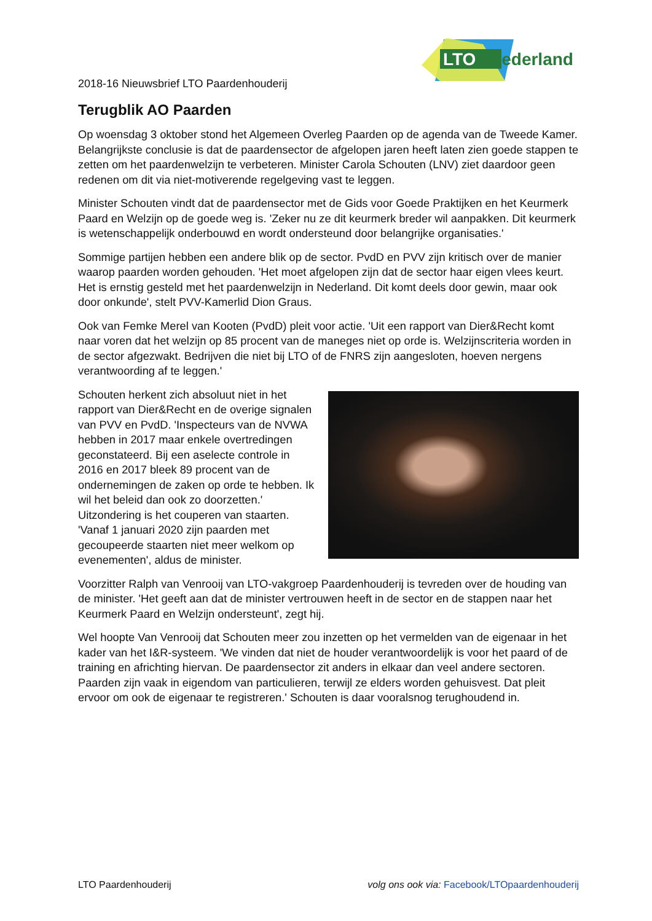LTO
Nederland
2018-16 Nieuwsbrief LTO Paardenhouderij
Terugblik AO Paarden
Op woensdag 3 oktober stond het Algemeen Overleg Paarden op de agenda van de Tweede Kamer. Belangrijkste conclusie is dat de paardensector de afgelopen jaren heeft laten zien goede stappen te zetten om het paardenwelzijn te verbeteren. Minister Carola Schouten (LNV) ziet daardoor geen redenen om dit via niet-motiverende regelgeving vast te leggen.
Minister Schouten vindt dat de paardensector met de Gids voor Goede Praktijken en het Keurmerk Paard en Welzijn op de goede weg is. 'Zeker nu ze dit keurmerk breder wil aanpakken. Dit keurmerk is wetenschappelijk onderbouwd en wordt ondersteund door belangrijke organisaties.'
Sommige partijen hebben een andere blik op de sector. PvdD en PVV zijn kritisch over de manier waarop paarden worden gehouden. 'Het moet afgelopen zijn dat de sector haar eigen vlees keurt. Het is ernstig gesteld met het paardenwelzijn in Nederland. Dit komt deels door gewin, maar ook door onkunde', stelt PVV-Kamerlid Dion Graus.
Ook van Femke Merel van Kooten (PvdD) pleit voor actie. 'Uit een rapport van Dier&Recht komt naar voren dat het welzijn op 85 procent van de maneges niet op orde is. Welzijnscriteria worden in de sector afgezwakt. Bedrijven die niet bij LTO of de FNRS zijn aangesloten, hoeven nergens verantwoording af te leggen.'
Schouten herkent zich absoluut niet in het rapport van Dier&Recht en de overige signalen van PVV en PvdD. 'Inspecteurs van de NVWA hebben in 2017 maar enkele overtredingen geconstateerd. Bij een aselecte controle in 2016 en 2017 bleek 89 procent van de ondernemingen de zaken op orde te hebben. Ik wil het beleid dan ook zo doorzetten.' Uitzondering is het couperen van staarten. 'Vanaf 1 januari 2020 zijn paarden met gecoupeerde staarten niet meer welkom op evenementen', aldus de minister.
Voorzitter Ralph van Venrooij van LTO-vakgroep Paardenhouderij is tevreden over de houding van de minister. 'Het geeft aan dat de minister vertrouwen heeft in de sector en de stappen naar het Keurmerk Paard en Welzijn ondersteunt', zegt hij.
Wel hoopte Van Venrooij dat Schouten meer zou inzetten op het vermelden van de eigenaar in het kader van het I&R-systeem. 'We vinden dat niet de houder verantwoordelijk is voor het paard of de training en africhting hiervan. De paardensector zit anders in elkaar dan veel andere sectoren. Paarden zijn vaak in eigendom van particulieren, terwijl ze elders worden gehuisvest. Dat pleit ervoor om ook de eigenaar te registreren.' Schouten is daar vooralsnog terughoudend in.
LTO Paardenhouderij volg ons ook via: Facebook/LTOpaardenhouderij